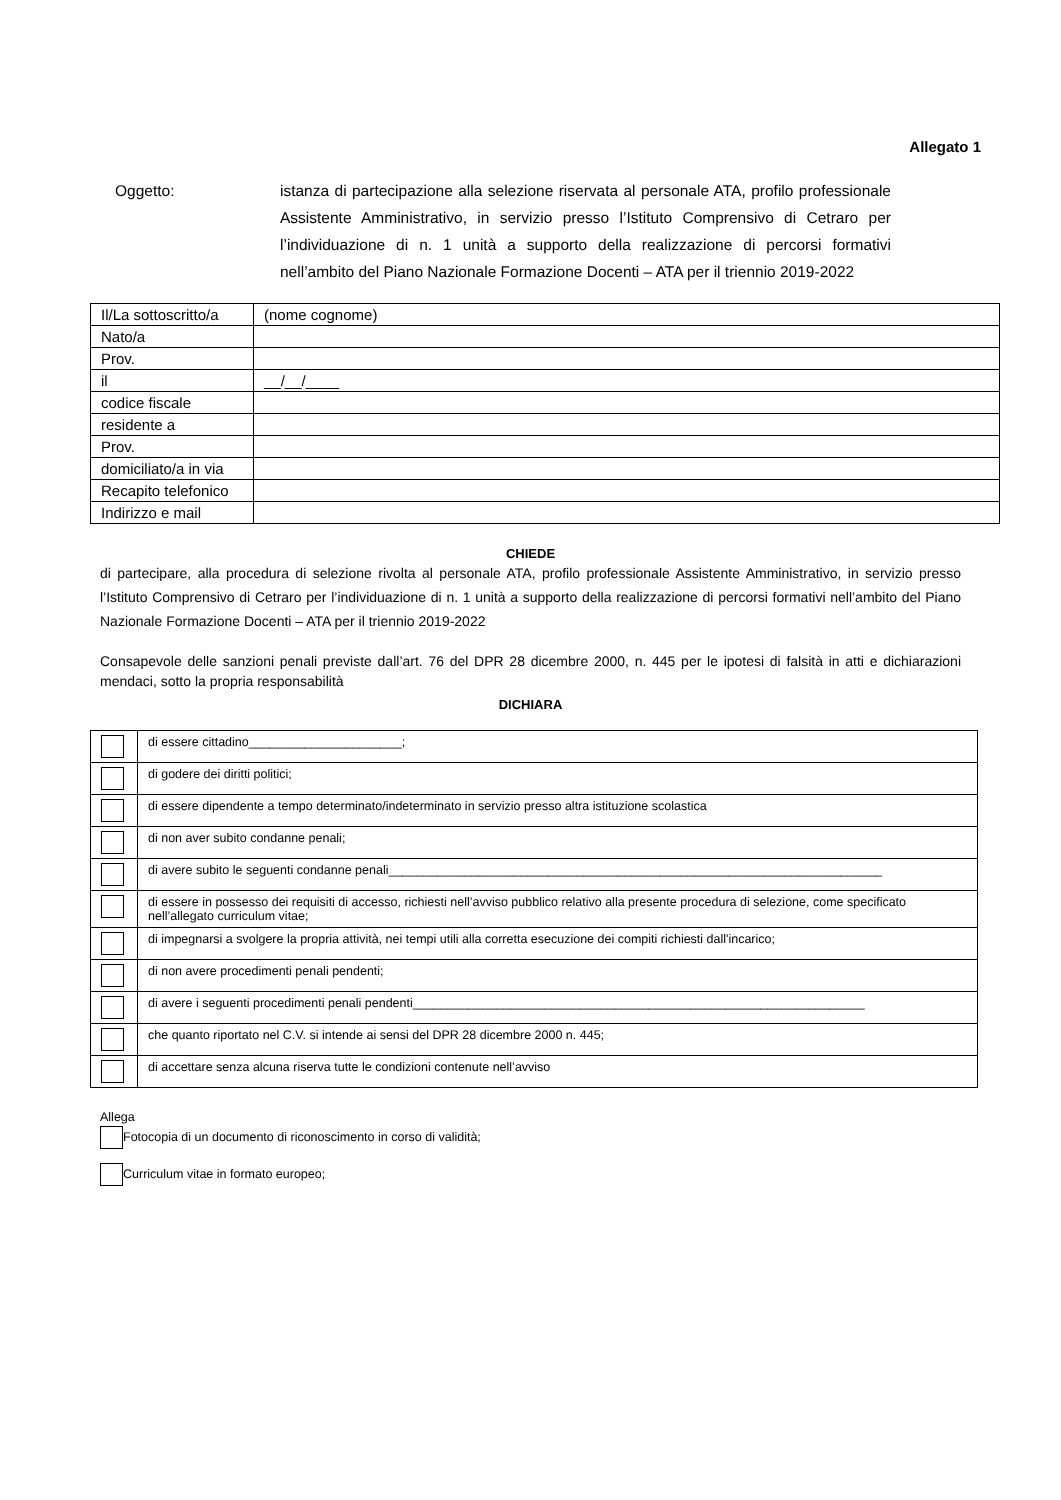Allegato 1
Oggetto: istanza di partecipazione alla selezione riservata al personale ATA, profilo professionale Assistente Amministrativo, in servizio presso l’Istituto Comprensivo di Cetraro per l’individuazione di n. 1 unità a supporto della realizzazione di percorsi formativi nell’ambito del Piano Nazionale Formazione Docenti – ATA per il triennio 2019-2022
| Il/La sottoscritto/a | (nome cognome) |
| Nato/a | |
| Prov. | |
| il | __/__/____ |
| codice fiscale | |
| residente a | |
| Prov. | |
| domiciliato/a in via | |
| Recapito telefonico | |
| Indirizzo e mail | |
CHIEDE
di partecipare, alla procedura di selezione rivolta al personale ATA, profilo professionale Assistente Amministrativo, in servizio presso l’Istituto Comprensivo di Cetraro per l’individuazione di n. 1 unità a supporto della realizzazione di percorsi formativi nell’ambito del Piano Nazionale Formazione Docenti – ATA per il triennio 2019-2022
Consapevole delle sanzioni penali previste dall’art. 76 del DPR 28 dicembre 2000, n. 445 per le ipotesi di falsità in atti e dichiarazioni mendaci, sotto la propria responsabilità
DICHIARA
| | di essere cittadino______________________; |
| | di godere dei diritti politici; |
| | di essere dipendente a tempo determinato/indeterminato in servizio presso altra istituzione scolastica |
| | di non aver subito condanne penali; |
| | di avere subito le seguenti condanne penali_______________________________________________________________________ |
| | di essere in possesso dei requisiti di accesso, richiesti nell’avviso pubblico relativo alla presente procedura di selezione, come specificato nell’allegato curriculum vitae; |
| | di impegnarsi a svolgere la propria attività, nei tempi utili alla corretta esecuzione dei compiti richiesti dall'incarico; |
| | di non avere procedimenti penali pendenti; |
| | di avere i seguenti procedimenti penali pendenti_________________________________________________________________ |
| | che quanto riportato nel C.V. si intende ai sensi del DPR 28 dicembre 2000 n. 445; |
| | di accettare senza alcuna riserva tutte le condizioni contenute nell’avviso |
Allega
Fotocopia di un documento di riconoscimento in corso di validità;
Curriculum vitae in formato europeo;